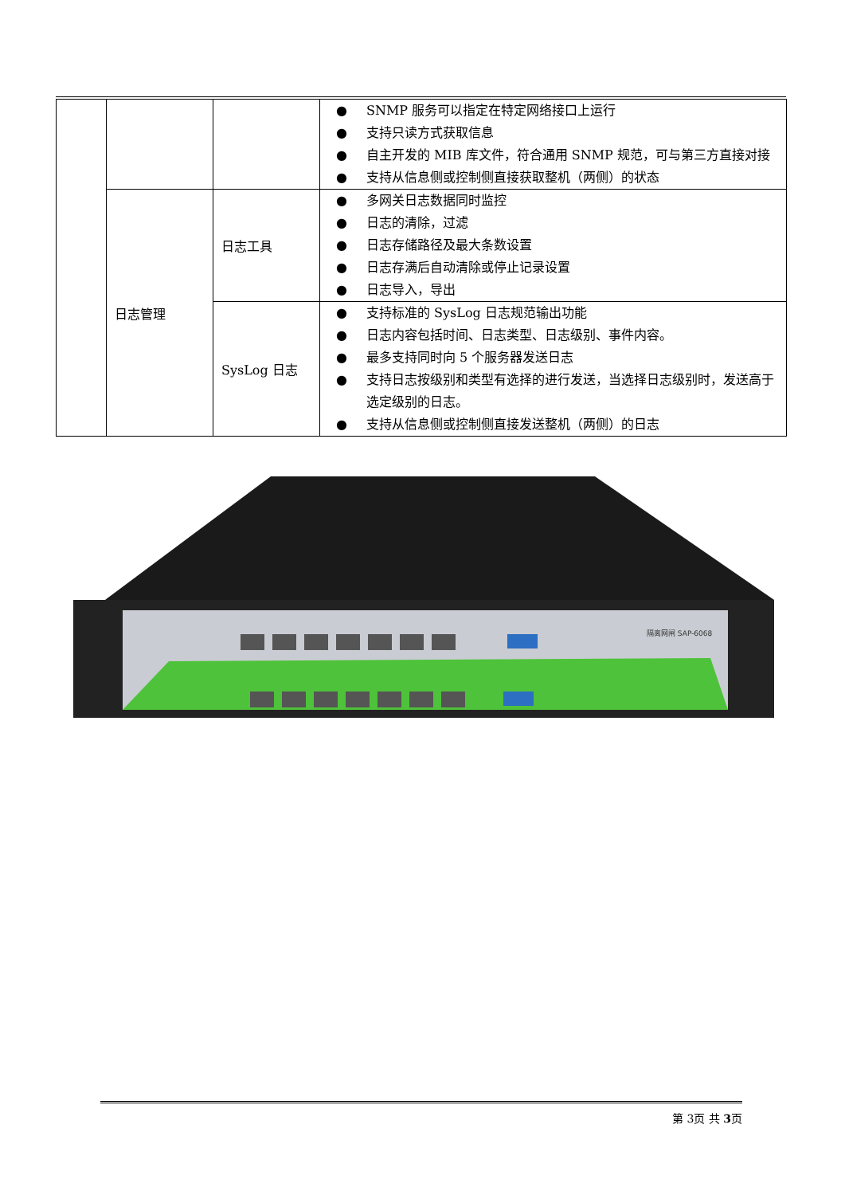| | | | ● SNMP 服务可以指定在特定网络接口上运行 ● 支持只读方式获取信息 ● 自主开发的 MIB 库文件，符合通用 SNMP 规范，可与第三方直接对接 ● 支持从信息侧或控制侧直接获取整机（两侧）的状态 |
| | 日志管理 | 日志工具 | ● 多网关日志数据同时监控 ● 日志的清除，过滤 ● 日志存储路径及最大条数设置 ● 日志存满后自动清除或停止记录设置 ● 日志导入，导出 |
| | | SysLog 日志 | ● 支持标准的 SysLog 日志规范输出功能 ● 日志内容包括时间、日志类型、日志级别、事件内容。 ● 最多支持同时向 5 个服务器发送日志 ● 支持日志按级别和类型有选择的进行发送，当选择日志级别时，发送高于选定级别的日志。 ● 支持从信息侧或控制侧直接发送整机（两侧）的日志 |
隔离网闸 SAP-6068
第 3页 共 3页